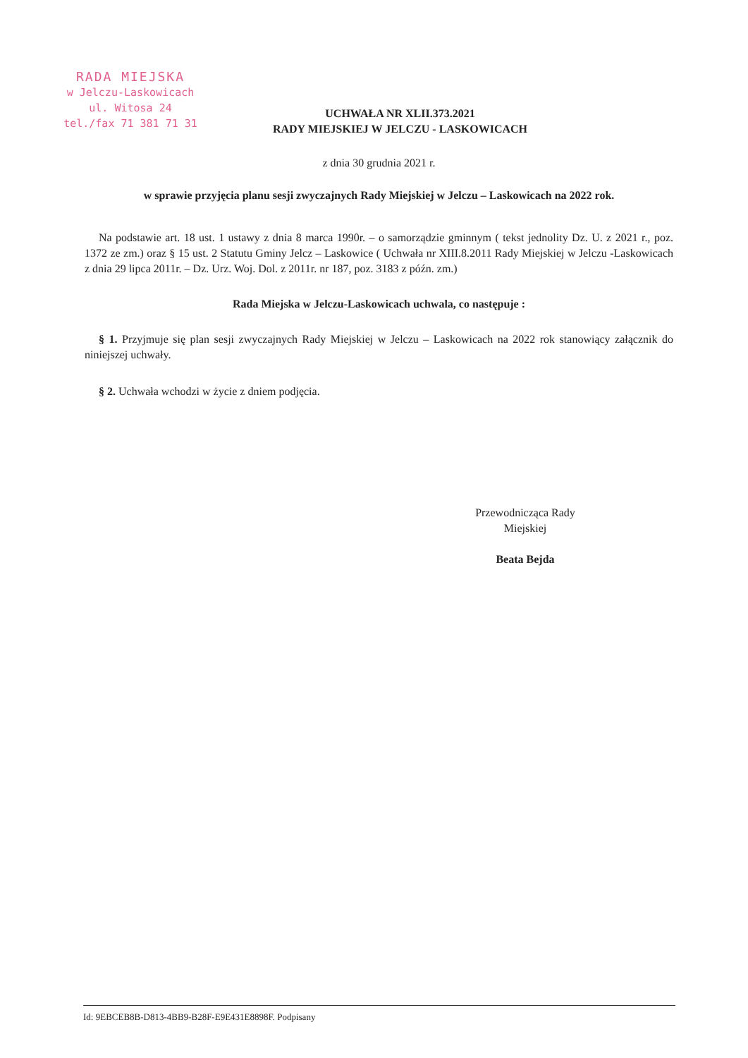RADA MIEJSKA
w Jelczu-Laskowicach
ul. Witosa 24
tel./fax 71 381 71 31
UCHWAŁA NR XLII.373.2021
RADY MIEJSKIEJ W JELCZU - LASKOWICACH
z dnia 30 grudnia 2021 r.
w sprawie przyjęcia planu sesji zwyczajnych Rady Miejskiej w Jelczu – Laskowicach na 2022 rok.
Na podstawie art. 18 ust. 1 ustawy z dnia 8 marca 1990r. – o samorządzie gminnym ( tekst jednolity Dz. U. z 2021 r., poz. 1372 ze zm.) oraz § 15 ust. 2 Statutu Gminy Jelcz – Laskowice ( Uchwała nr XIII.8.2011 Rady Miejskiej w Jelczu -Laskowicach z dnia 29 lipca 2011r. – Dz. Urz. Woj. Dol. z 2011r. nr 187, poz. 3183 z późn. zm.)
Rada Miejska w Jelczu-Laskowicach uchwala, co następuje :
§ 1. Przyjmuje się plan sesji zwyczajnych Rady Miejskiej w Jelczu – Laskowicach na 2022 rok stanowiący załącznik do niniejszej uchwały.
§ 2. Uchwała wchodzi w życie z dniem podjęcia.
Przewodnicząca Rady
Miejskiej
Beata Bejda
Id: 9EBCEB8B-D813-4BB9-B28F-E9E431E8898F. Podpisany